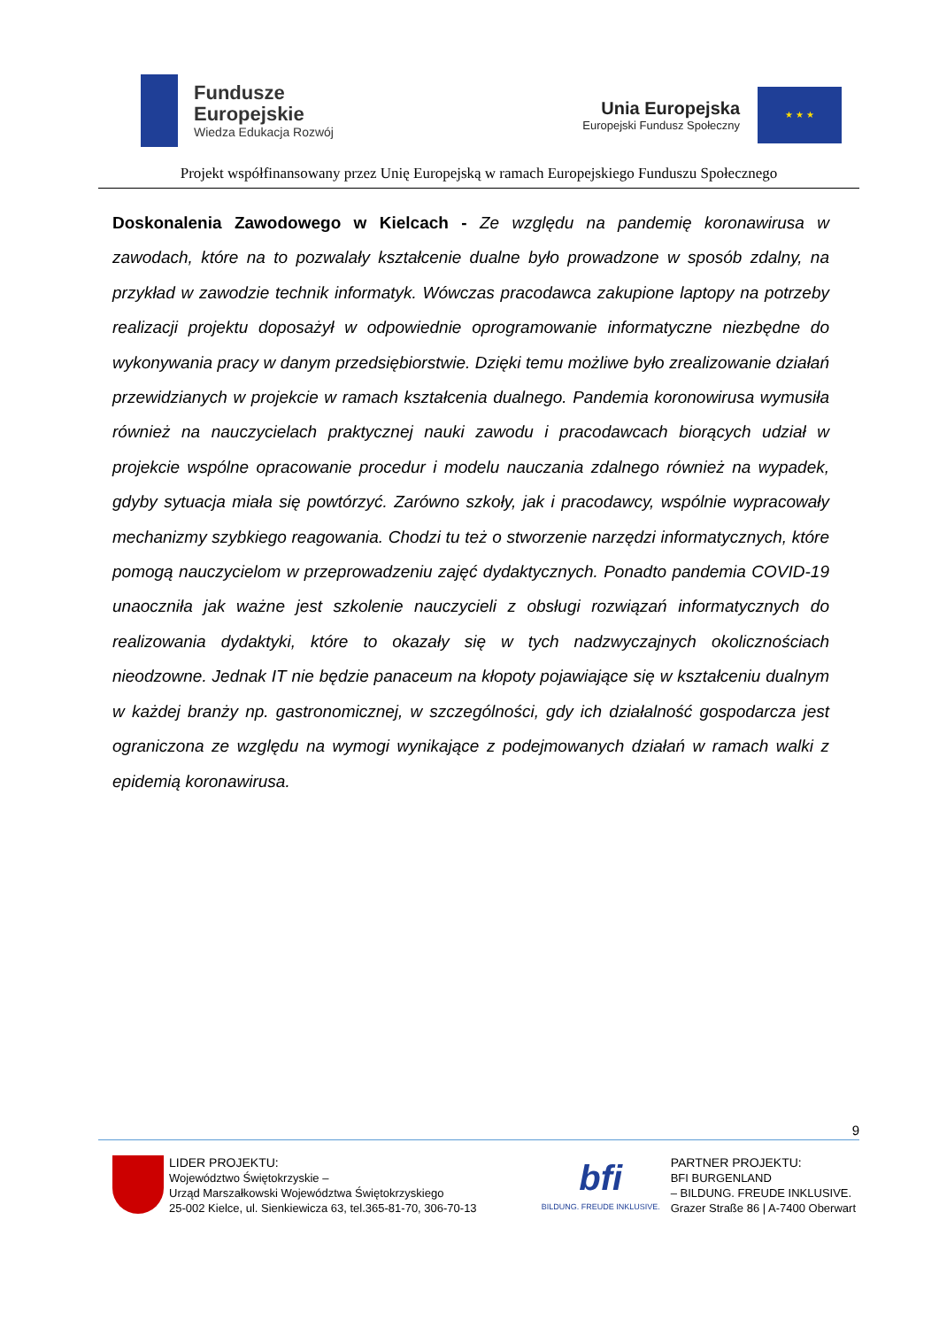Fundusze
Europejskie
Wiedza Edukacja Rozwój
Unia Europejska
Europejski Fundusz Społeczny
★ ★ ★
Projekt współfinansowany przez Unię Europejską w ramach Europejskiego Funduszu Społecznego
Doskonalenia Zawodowego w Kielcach - Ze względu na pandemię koronawirusa w zawodach, które na to pozwalały kształcenie dualne było prowadzone w sposób zdalny, na przykład w zawodzie technik informatyk. Wówczas pracodawca zakupione laptopy na potrzeby realizacji projektu doposażył w odpowiednie oprogramowanie informatyczne niezbędne do wykonywania pracy w danym przedsiębiorstwie. Dzięki temu możliwe było zrealizowanie działań przewidzianych w projekcie w ramach kształcenia dualnego. Pandemia koronowirusa wymusiła również na nauczycielach praktycznej nauki zawodu i pracodawcach biorących udział w projekcie wspólne opracowanie procedur i modelu nauczania zdalnego również na wypadek, gdyby sytuacja miała się powtórzyć. Zarówno szkoły, jak i pracodawcy, wspólnie wypracowały mechanizmy szybkiego reagowania. Chodzi tu też o stworzenie narzędzi informatycznych, które pomogą nauczycielom w przeprowadzeniu zajęć dydaktycznych. Ponadto pandemia COVID-19 unaoczniła jak ważne jest szkolenie nauczycieli z obsługi rozwiązań informatycznych do realizowania dydaktyki, które to okazały się w tych nadzwyczajnych okolicznościach nieodzowne. Jednak IT nie będzie panaceum na kłopoty pojawiające się w kształceniu dualnym w każdej branży np. gastronomicznej, w szczególności, gdy ich działalność gospodarcza jest ograniczona ze względu na wymogi wynikające z podejmowanych działań w ramach walki z epidemią koronawirusa.
9
LIDER PROJEKTU:
Województwo Świętokrzyskie –
Urząd Marszałkowski Województwa Świętokrzyskiego
25-002 Kielce, ul. Sienkiewicza 63, tel.365-81-70, 306-70-13
bfi
BILDUNG. FREUDE INKLUSIVE.
PARTNER PROJEKTU:
BFI BURGENLAND
– BILDUNG. FREUDE INKLUSIVE.
Grazer Straße 86 | A-7400 Oberwart